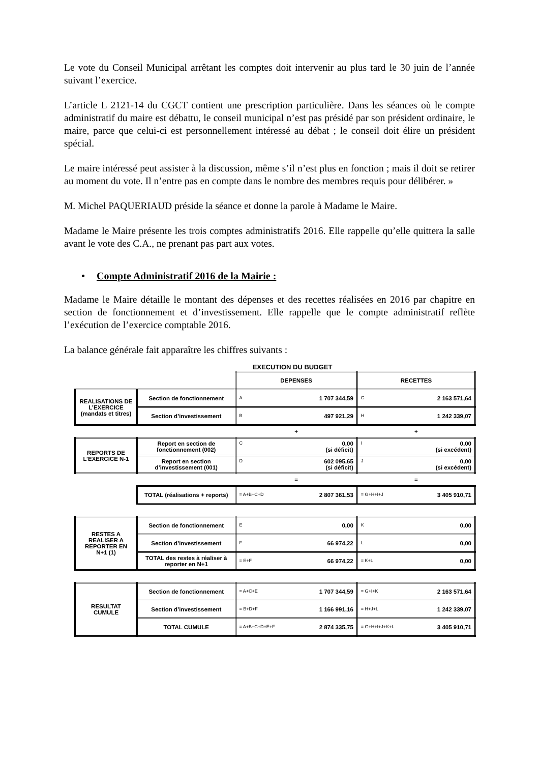Le vote du Conseil Municipal arrêtant les comptes doit intervenir au plus tard le 30 juin de l’année suivant l’exercice.
L’article L 2121-14 du CGCT contient une prescription particulière. Dans les séances où le compte administratif du maire est débattu, le conseil municipal n’est pas présidé par son président ordinaire, le maire, parce que celui-ci est personnellement intéressé au débat ; le conseil doit élire un président spécial.
Le maire intéressé peut assister à la discussion, même s’il n’est plus en fonction ; mais il doit se retirer au moment du vote. Il n’entre pas en compte dans le nombre des membres requis pour délibérer. »
M. Michel PAQUERIAUD préside la séance et donne la parole à Madame le Maire.
Madame le Maire présente les trois comptes administratifs 2016. Elle rappelle qu’elle quittera la salle avant le vote des C.A., ne prenant pas part aux votes.
• Compte Administratif 2016 de la Mairie :
Madame le Maire détaille le montant des dépenses et des recettes réalisées en 2016 par chapitre en section de fonctionnement et d’investissement. Elle rappelle que le compte administratif reflète l’exécution de l’exercice comptable 2016.
La balance générale fait apparaître les chiffres suivants :
EXECUTION DU BUDGET
| | | DEPENSES | RECETTES |
| REALISATIONS DE L’EXERCICE (mandats et titres) | Section de fonctionnement | A 1 707 344,59 | G 2 163 571,64 |
| | Section d’investissement | B 497 921,29 | H 1 242 339,07 |
| | | + | + |
| REPORTS DE L’EXERCICE N-1 | Report en section de fonctionnement (002) | C 0,00 (si déficit) | I 0,00 (si excédent) |
| | Report en section d’investissement (001) | D 602 095,65 (si déficit) | J 0,00 (si excédent) |
| | | = | = |
| | TOTAL (réalisations + reports) | = A+B+C+D 2 807 361,53 | = G+H+I+J 3 405 910,71 |
| RESTES A REALISER A REPORTER EN N+1 (1) | Section de fonctionnement | E 0,00 | K 0,00 |
| | Section d’investissement | F 66 974,22 | L 0,00 |
| | TOTAL des restes à réaliser à reporter en N+1 | = E+F 66 974,22 | = K+L 0,00 |
| RESULTAT CUMULE | Section de fonctionnement | = A+C+E 1 707 344,59 | = G+I+K 2 163 571,64 |
| | Section d’investissement | = B+D+F 1 166 991,16 | = H+J+L 1 242 339,07 |
| | TOTAL CUMULE | = A+B+C+D+E+F 2 874 335,75 | = G+H+I+J+K+L 3 405 910,71 |